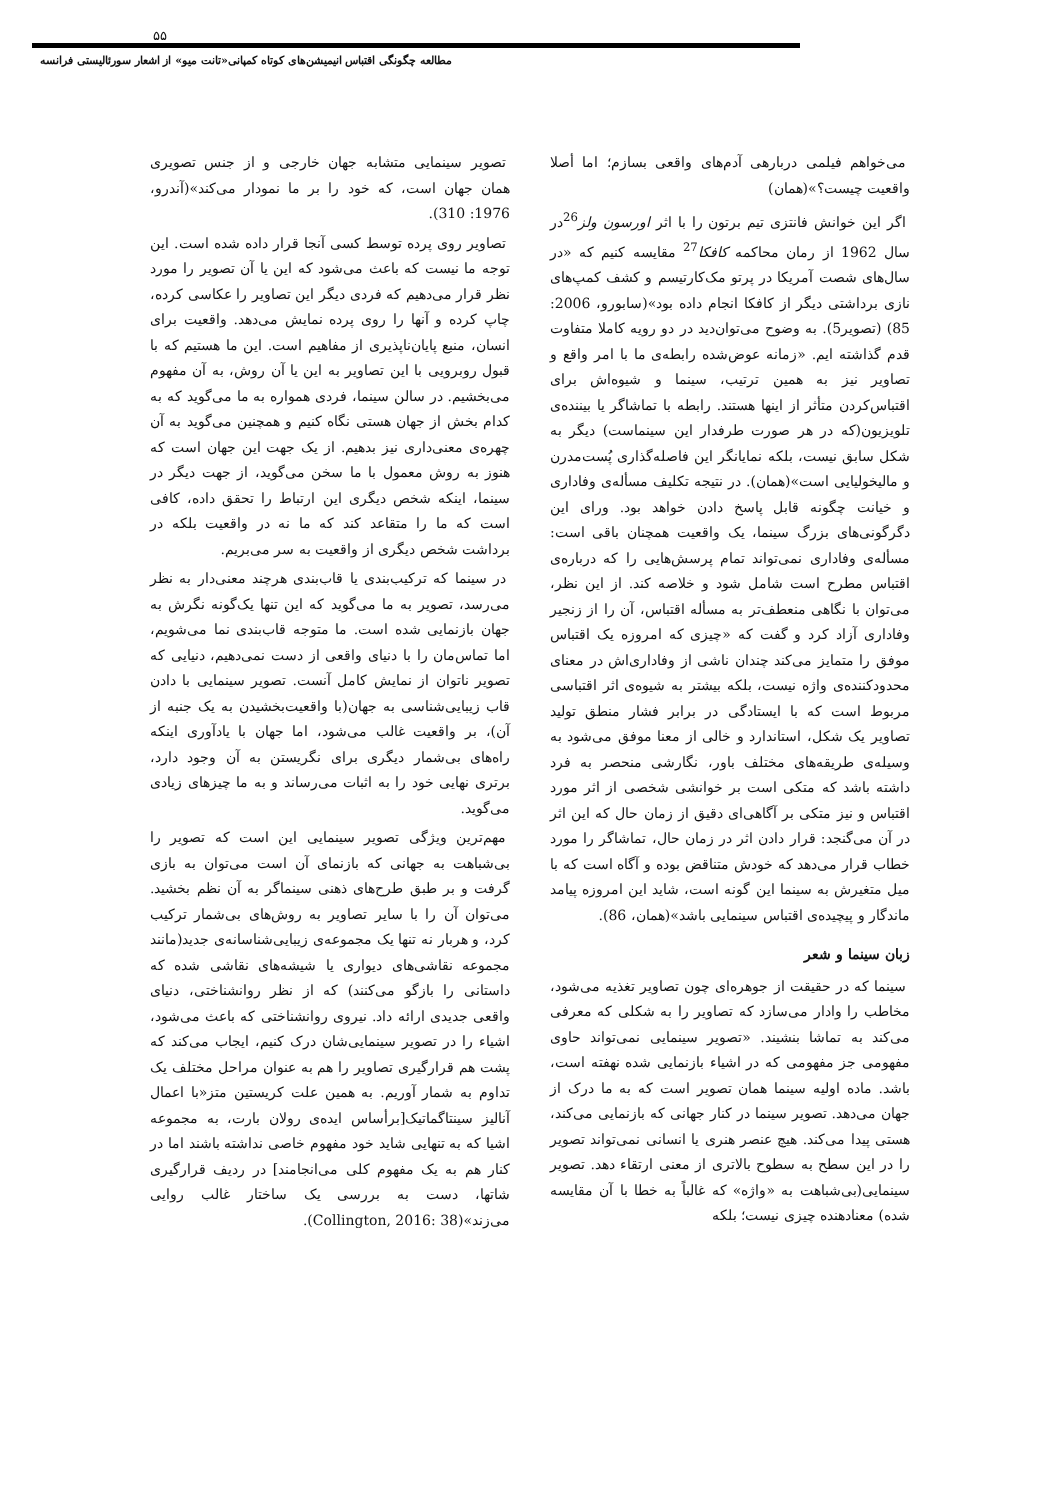۵۵
مطالعه چگونگی اقتباس انیمیشن‌های کوتاه کمپانی«تانت میو» از اشعار سورئالیستی فرانسه
می‌خواهم فیلمی دربارهی آدم‌های واقعی بسازم؛ اما أصلا واقعیت چیست؟»(همان)
اگر این خوانش فانتزی تیم برتون را با اثر اورسون ولز<sup>26</sup>در سال 1962 از رمان محاکمه کافکا<sup>27</sup> مقایسه کنیم که «در سال‌های شصت آمریکا در پرتو مک‌کارتیسم و کشف کمپ‌های نازی برداشتی دیگر از کافکا انجام داده بود»(سابورو، 2006: 85) (تصویر5). به وضوح می‌توان‌دید در دو رویه کاملا متفاوت قدم گذاشته ایم. «زمانه عوض‌شده رابطه‌ی ما با امر واقع و تصاویر نیز به همین ترتیب، سینما و شیوه‌اش برای اقتباس‌کردن متأثر از اینها هستند. رابطه با تماشاگر یا بیننده‌ی تلویزیون(که در هر صورت طرفدار این سینماست) دیگر به شکل سابق نیست، بلکه نمایانگر این فاصله‌گذاری پُست‌مدرن و مالیخولیایی است»(همان). در نتیجه تکلیف مسأله‌ی وفاداری و خیانت چگونه قابل پاسخ دادن خواهد بود. ورای این دگرگونی‌های بزرگ سینما، یک واقعیت همچنان باقی است: مسأله‌ی وفاداری نمی‌تواند تمام پرسش‌هایی را که درباره‌ی اقتباس مطرح است شامل شود و خلاصه کند. از این نظر، می‌توان با نگاهی منعطف‌تر به مسأله اقتباس، آن را از زنجیر وفاداری آزاد کرد و گفت که «چیزی که امروزه یک اقتباس موفق را متمایز می‌کند چندان ناشی از وفاداری‌اش در معنای محدودکننده‌ی واژه نیست، بلکه بیشتر به شیوه‌ی اثر اقتباسی مربوط است که با ایستادگی در برابر فشار منطق تولید تصاویر یک شکل، استاندارد و خالی از معنا موفق می‌شود به وسیله‌ی طریقه‌های مختلف باور، نگارشی منحصر به فرد داشته باشد که متکی است بر خوانشی شخصی از اثر مورد اقتباس و نیز متکی بر آگاهی‌ای دقیق از زمان حال که این اثر در آن می‌گنجد: قرار دادن اثر در زمان حال، تماشاگر را مورد خطاب قرار می‌دهد که خودش متناقض بوده و آگاه است که با میل متغیرش به سینما این گونه است، شاید این امروزه پیامد ماندگار و پیچیده‌ی اقتباس سینمایی باشد»(همان، 86).
زبان سینما و شعر
سینما که در حقیقت از جوهره‌ای چون تصاویر تغذیه می‌شود، مخاطب را وادار می‌سازد که تصاویر را به شکلی که معرفی می‌کند به تماشا بنشیند. «تصویر سینمایی نمی‌تواند حاوی مفهومی جز مفهومی که در اشیاء بازنمایی شده نهفته است، باشد. ماده اولیه سینما همان تصویر است که به ما درک از جهان می‌دهد. تصویر سینما در کنار جهانی که بازنمایی می‌کند، هستی پیدا می‌کند. هیچ عنصر هنری یا انسانی نمی‌تواند تصویر را در این سطح به سطوح بالاتری از معنی ارتقاء دهد. تصویر سینمایی(بی‌شباهت به «واژه» که غالباً به خطا با آن مقایسه شده) معنادهنده چیزی نیست؛ بلکه
تصویر سینمایی متشابه جهان خارجی و از جنس تصویری همان جهان است، که خود را بر ما نمودار می‌کند»(آندرو، 1976: 310).
تصاویر روی پرده توسط کسی آنجا قرار داده شده است. این توجه ما نیست که باعث می‌شود که این یا آن تصویر را مورد نظر قرار می‌دهیم که فردی دیگر این تصاویر را عکاسی کرده، چاپ کرده و آنها را روی پرده نمایش می‌دهد. واقعیت برای انسان، منبع پایان‌ناپذیری از مفاهیم است. این ما هستیم که با قبول روبرویی با این تصاویر به این یا آن روش، به آن مفهوم می‌بخشیم. در سالن سینما، فردی همواره به ما می‌گوید که به کدام بخش از جهان هستی نگاه کنیم و همچنین می‌گوید به آن چهره‌ی معنی‌داری نیز بدهیم. از یک جهت این جهان است که هنوز به روش معمول با ما سخن می‌گوید، از جهت دیگر در سینما، اینکه شخص دیگری این ارتباط را تحقق داده، کافی است که ما را متقاعد کند که ما نه در واقعیت بلکه در برداشت شخص دیگری از واقعیت به سر می‌بریم.
در سینما که ترکیب‌بندی یا قاب‌بندی هرچند معنی‌دار به نظر می‌رسد، تصویر به ما می‌گوید که این تنها یک‌گونه نگرش به جهان بازنمایی شده است. ما متوجه قاب‌بندی نما می‌شویم، اما تماس‌مان را با دنیای واقعی از دست نمی‌دهیم، دنیایی که تصویر ناتوان از نمایش کامل آنست. تصویر سینمایی با دادن قاب زیبایی‌شناسی به جهان(با واقعیت‌بخشیدن به یک جنبه از آن)، بر واقعیت غالب می‌شود، اما جهان با یادآوری اینکه راه‌های بی‌شمار دیگری برای نگریستن به آن وجود دارد، برتری نهایی خود را به اثبات می‌رساند و به ما چیزهای زیادی می‌گوید.
مهم‌ترین ویژگی تصویر سینمایی این است که تصویر را بی‌شباهت به جهانی که بازنمای آن است می‌توان به بازی گرفت و بر طبق طرح‌های ذهنی سینماگر به آن نظم بخشید. می‌توان آن را با سایر تصاویر به روش‌های بی‌شمار ترکیب کرد، و هربار نه تنها یک مجموعه‌ی زیبایی‌شناسانه‌ی جدید(مانند مجموعه نقاشی‌های دیواری یا شیشه‌های نقاشی شده که داستانی را بازگو می‌کنند) که از نظر روانشناختی، دنیای واقعی جدیدی ارائه داد. نیروی روانشناختی که باعث می‌شود، اشیاء را در تصویر سینمایی‌شان درک کنیم، ایجاب می‌کند که پشت هم قرارگیری تصاویر را هم به عنوان مراحل مختلف یک تداوم به شمار آوریم. به همین علت کریستین متز«با اعمال آنالیز سینتاگماتیک[برأساس ایده‌ی رولان بارت، به مجموعه اشیا که به تنهایی شاید خود مفهوم خاصی نداشته باشند اما در کنار هم به یک مفهوم کلی می‌انجامند] در ردیف قرارگیری شاتها، دست به بررسی یک ساختار غالب روایی می‌زند»(Collington, 2016: 38).